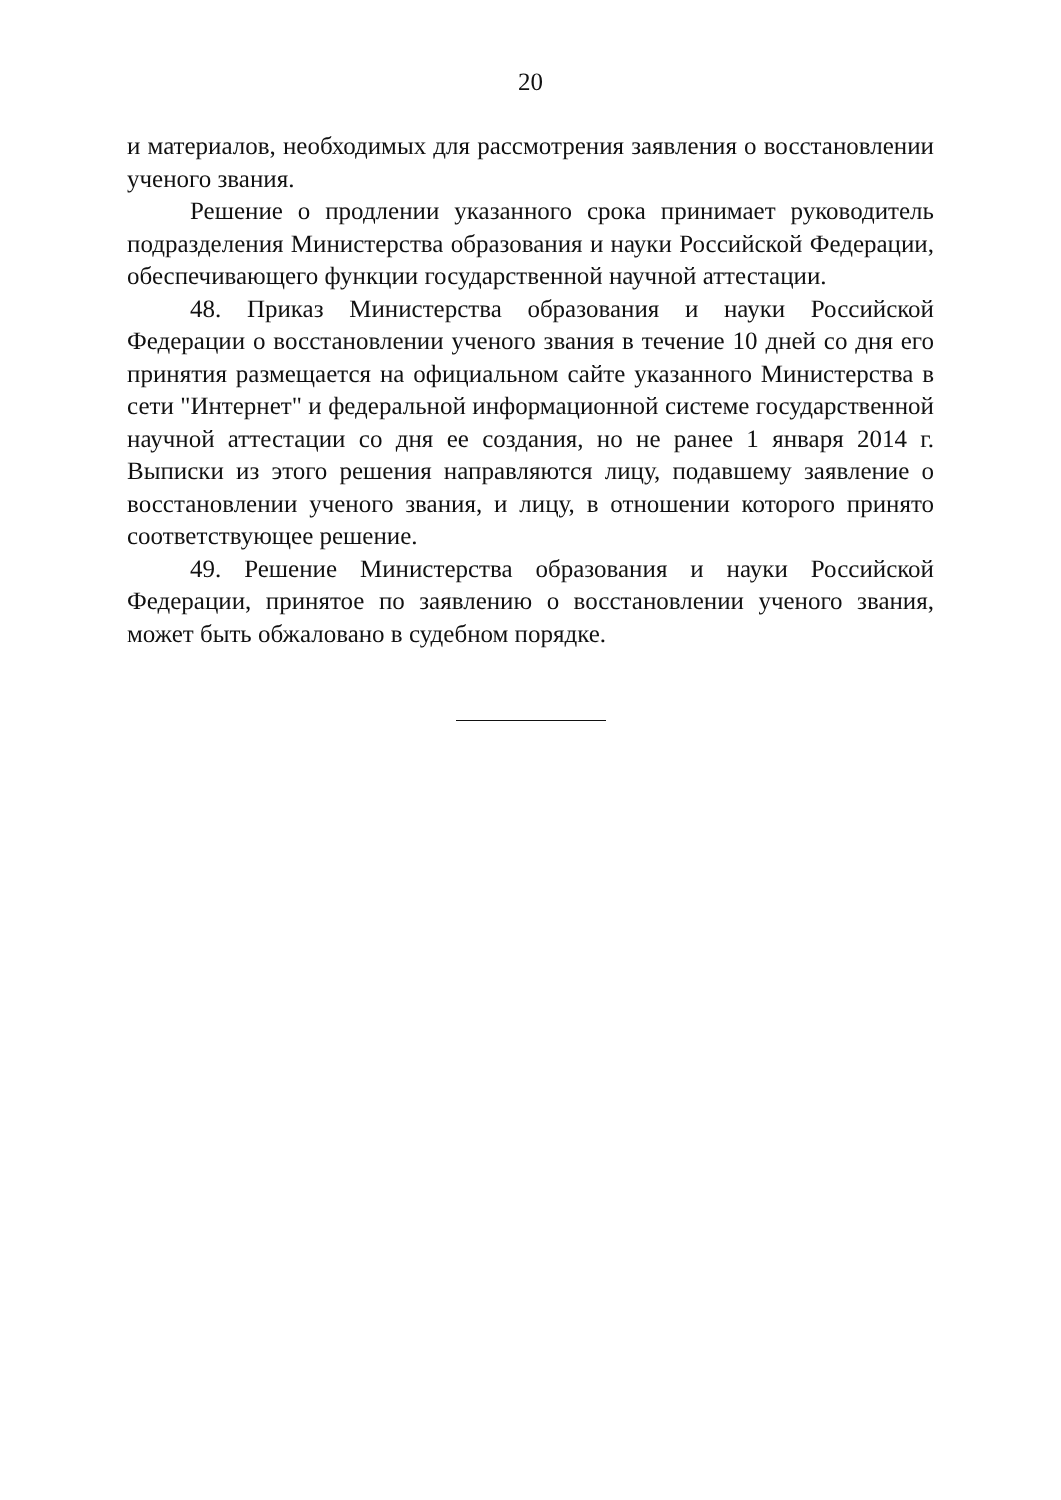20
и материалов, необходимых для рассмотрения заявления о восстановлении ученого звания.
Решение о продлении указанного срока принимает руководитель подразделения Министерства образования и науки Российской Федерации, обеспечивающего функции государственной научной аттестации.
48. Приказ Министерства образования и науки Российской Федерации о восстановлении ученого звания в течение 10 дней со дня его принятия размещается на официальном сайте указанного Министерства в сети "Интернет" и федеральной информационной системе государственной научной аттестации со дня ее создания, но не ранее 1 января 2014 г. Выписки из этого решения направляются лицу, подавшему заявление о восстановлении ученого звания, и лицу, в отношении которого принято соответствующее решение.
49. Решение Министерства образования и науки Российской Федерации, принятое по заявлению о восстановлении ученого звания, может быть обжаловано в судебном порядке.